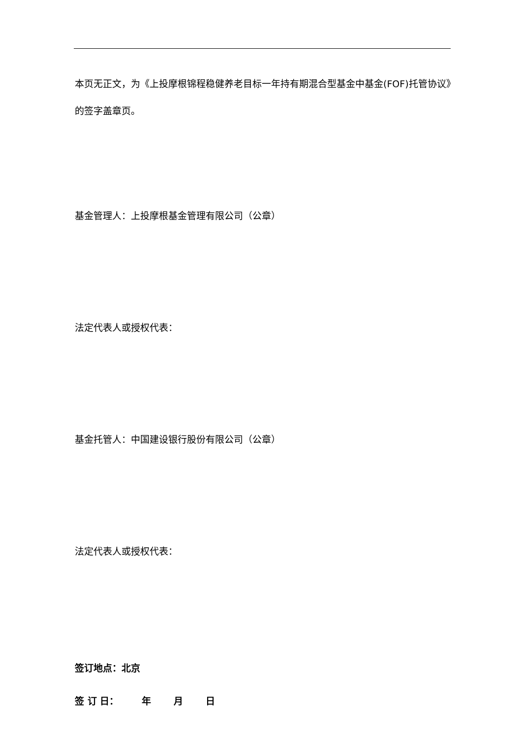本页无正文，为《上投摩根锦程稳健养老目标一年持有期混合型基金中基金(FOF)托管协议》的签字盖章页。
基金管理人：上投摩根基金管理有限公司（公章）
法定代表人或授权代表：
基金托管人：中国建设银行股份有限公司（公章）
法定代表人或授权代表：
签订地点：北京
签 订 日： 年 月 日